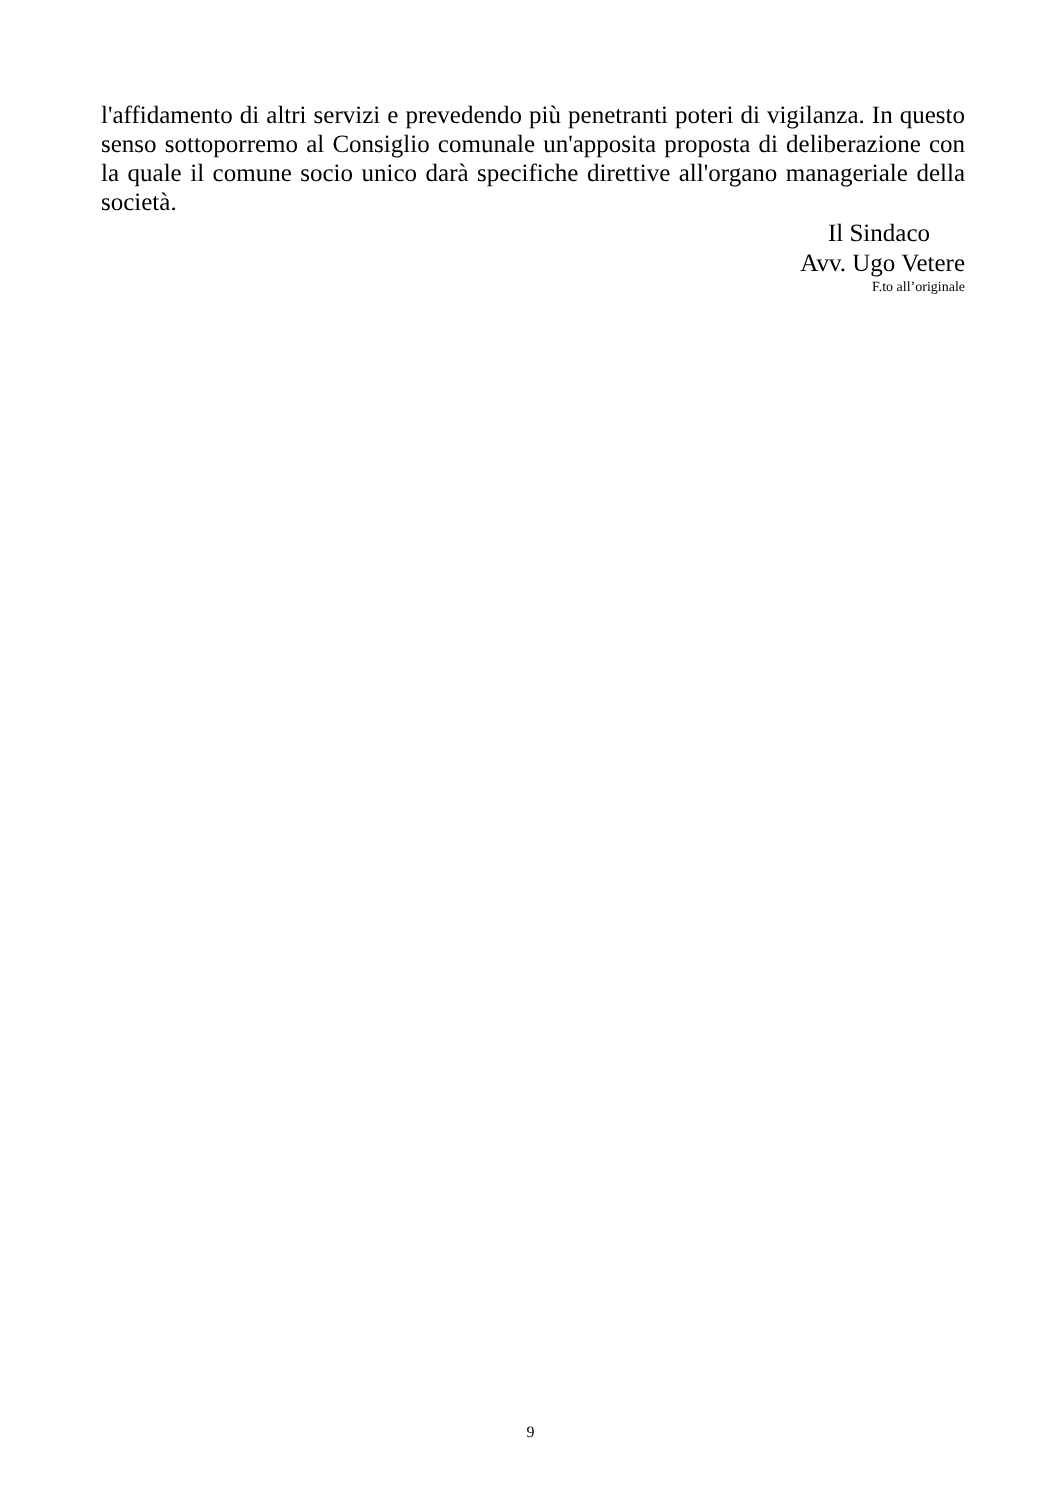l'affidamento di altri servizi e prevedendo più penetranti poteri di vigilanza. In questo senso sottoporremo al Consiglio comunale un'apposita proposta di deliberazione con la quale il comune socio unico darà specifiche direttive all'organo manageriale della società.
Il Sindaco
Avv. Ugo Vetere
F.to all’originale
9